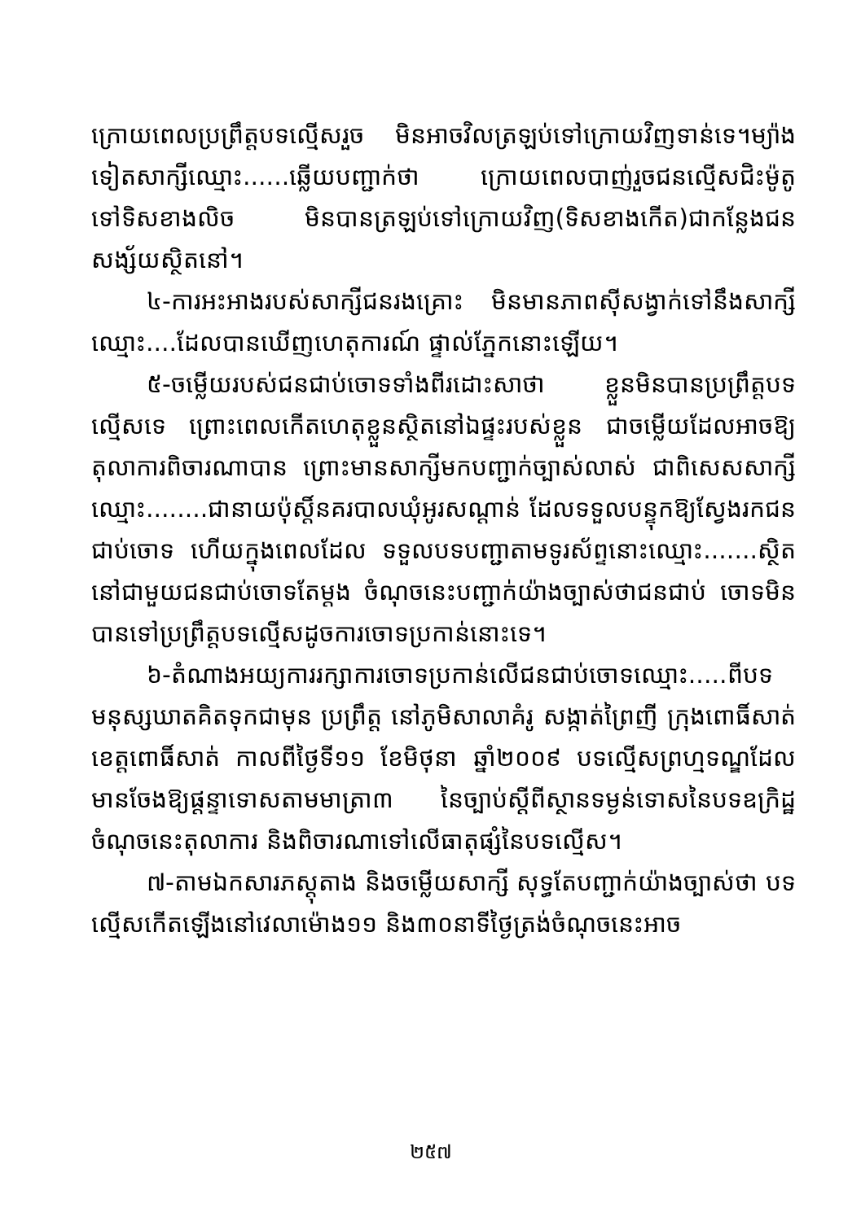ក្រោយពេលប្រព្រឹត្តបទល្មើសរួច មិនអាចវិលត្រឡប់ទៅក្រោយវិញទាន់ទេ។ម្យ៉ាងទៀតសាក្សីឈ្មោះ......ឆ្លើយបញ្ជាក់ថា ក្រោយពេលបាញ់រួចជនល្មើសជិះម៉ូតូទៅទិសខាងលិច មិនបានត្រឡប់ទៅក្រោយវិញ(ទិសខាងកើត)ជាកន្លែងជនសង្ស័យស្ថិតនៅ។
៤-ការអះអាងរបស់សាក្សីជនរងគ្រោះ មិនមានភាពស៊ីសង្វាក់ទៅនឹងសាក្សីឈ្មោះ....ដែលបានឃើញហេតុការណ៍ ផ្ទាល់ភ្នែកនោះឡើយ។
៥-ចម្លើយរបស់ជនជាប់ចោទទាំងពីរដោះសាថា ខ្លួនមិនបានប្រព្រឹត្តបទល្មើសទេ ព្រោះពេលកើតហេតុខ្លួនស្ថិតនៅឯផ្ទះរបស់ខ្លួន ជាចម្លើយដែលអាចឱ្យតុលាការពិចារណាបាន ព្រោះមានសាក្សីមកបញ្ជាក់ច្បាស់លាស់ ជាពិសេសសាក្សីឈ្មោះ........ជានាយប៉ុស្តិ៍នគរបាលឃុំអូរសណ្ដាន់ ដែលទទួលបន្ទុកឱ្យស្វែងរកជនជាប់ចោទ ហើយក្នុងពេលដែល ទទួលបទបញ្ជាតាមទូរស័ព្ទនោះឈ្មោះ.......ស្ថិតនៅជាមួយជនជាប់ចោទតែម្តង ចំណុចនេះបញ្ជាក់យ៉ាងច្បាស់ថាជនជាប់ ចោទមិនបានទៅប្រព្រឹត្តបទល្មើសដូចការចោទប្រកាន់នោះទេ។
៦-តំណាងអយ្យការរក្សាការចោទប្រកាន់លើជនជាប់ចោទឈ្មោះ.....ពីបទមនុស្សឃាតគិតទុកជាមុន ប្រព្រឹត្ត នៅភូមិសាលាគំរូ សង្កាត់ព្រៃញី ក្រុងពោធិ៍សាត់ ខេត្តពោធិ៍សាត់ កាលពីថ្ងៃទី១១ ខែមិថុនា ឆ្នាំ២០០៩ បទល្មើសព្រហ្មទណ្ឌដែលមានចែងឱ្យផ្តន្ទាទោសតាមមាត្រា៣ នៃច្បាប់ស្តីពីស្ថានទម្ងន់ទោសនៃបទឧក្រិដ្ឋ ចំណុចនេះតុលាការ និងពិចារណាទៅលើធាតុផ្សំនៃបទល្មើស។
៧-តាមឯកសារភស្តុតាង និងចម្លើយសាក្សី សុទ្ធតែបញ្ជាក់យ៉ាងច្បាស់ថា បទល្មើសកើតឡើងនៅវេលាម៉ោង១១ និង៣០នាទីថ្ងៃត្រង់ចំណុចនេះអាច
២៥៧